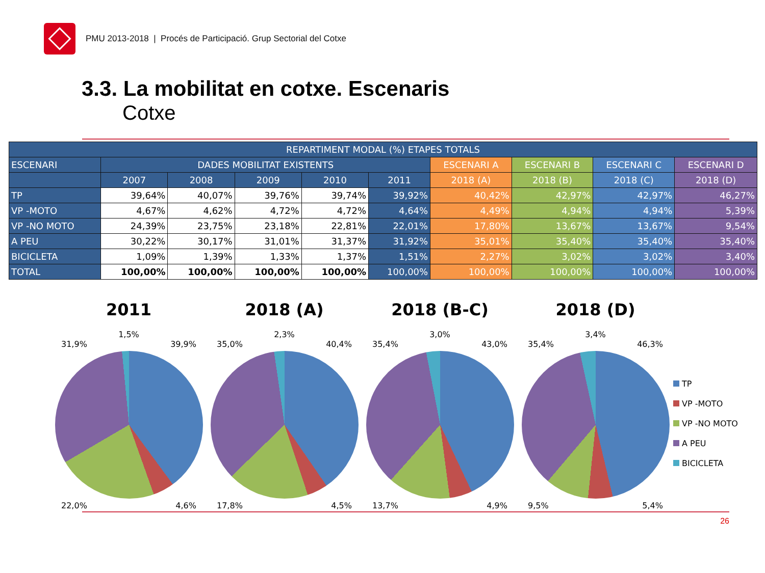PMU 2013-2018 | Procés de Participació. Grup Sectorial del Cotxe
3.3. La mobilitat en cotxe. Escenaris
Cotxe
| REPARTIMENT MODAL (%) ETAPES TOTALS | | | | | | | | | |
| --- | --- | --- | --- | --- | --- | --- | --- | --- | --- |
| ESCENARI | DADES MOBILITAT EXISTENTS | | | | | ESCENARI A | ESCENARI B | ESCENARI C | ESCENARI D |
| | 2007 | 2008 | 2009 | 2010 | 2011 | 2018 (A) | 2018 (B) | 2018 (C) | 2018 (D) |
| TP | 39,64% | 40,07% | 39,76% | 39,74% | 39,92% | 40,42% | 42,97% | 42,97% | 46,27% |
| VP -MOTO | 4,67% | 4,62% | 4,72% | 4,72% | 4,64% | 4,49% | 4,94% | 4,94% | 5,39% |
| VP -NO MOTO | 24,39% | 23,75% | 23,18% | 22,81% | 22,01% | 17,80% | 13,67% | 13,67% | 9,54% |
| A PEU | 30,22% | 30,17% | 31,01% | 31,37% | 31,92% | 35,01% | 35,40% | 35,40% | 35,40% |
| BICICLETA | 1,09% | 1,39% | 1,33% | 1,37% | 1,51% | 2,27% | 3,02% | 3,02% | 3,40% |
| TOTAL | 100,00% | 100,00% | 100,00% | 100,00% | 100,00% | 100,00% | 100,00% | 100,00% | 100,00% |
2011
1,5%
31,9% 39,9%
22,0% 4,6%
2018 (A)
2,3%
35,0% 40,4%
17,8% 4,5%
2018 (B-C)
3,0%
35,4% 43,0%
13,7% 4,9%
2018 (D)
3,4%
35,4% 46,3%
9,5% 5,4%
TP
VP -MOTO
VP -NO MOTO
A PEU
BICICLETA
26